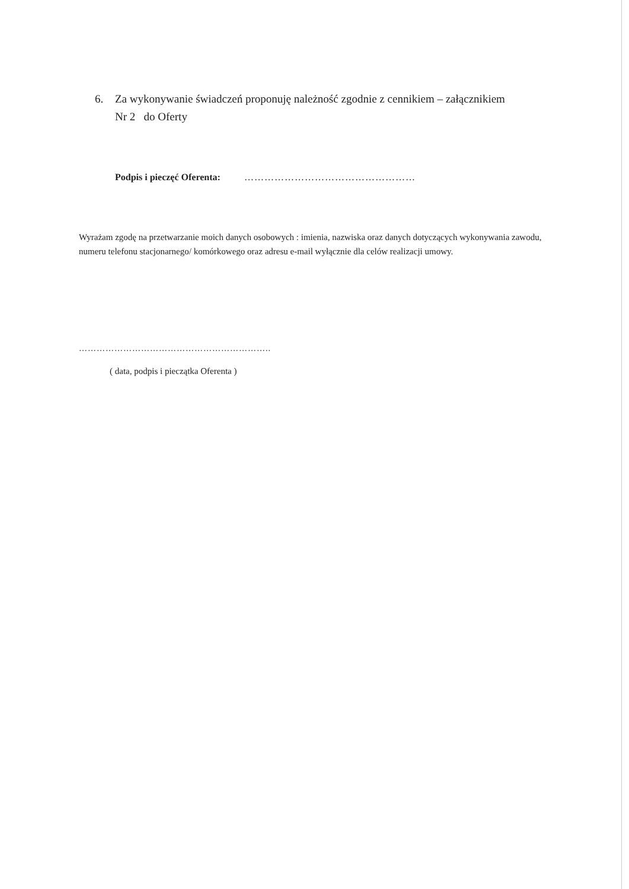6. Za wykonywanie świadczeń proponuję należność zgodnie z cennikiem – załącznikiem
Nr 2 do Oferty
Podpis i pieczęć Oferenta: ……………………………………………
Wyrażam zgodę na przetwarzanie moich danych osobowych : imienia, nazwiska oraz danych dotyczących wykonywania zawodu, numeru telefonu stacjonarnego/ komórkowego oraz adresu e-mail wyłącznie dla celów realizacji umowy.
………………………………………………………..
( data, podpis i pieczątka Oferenta )